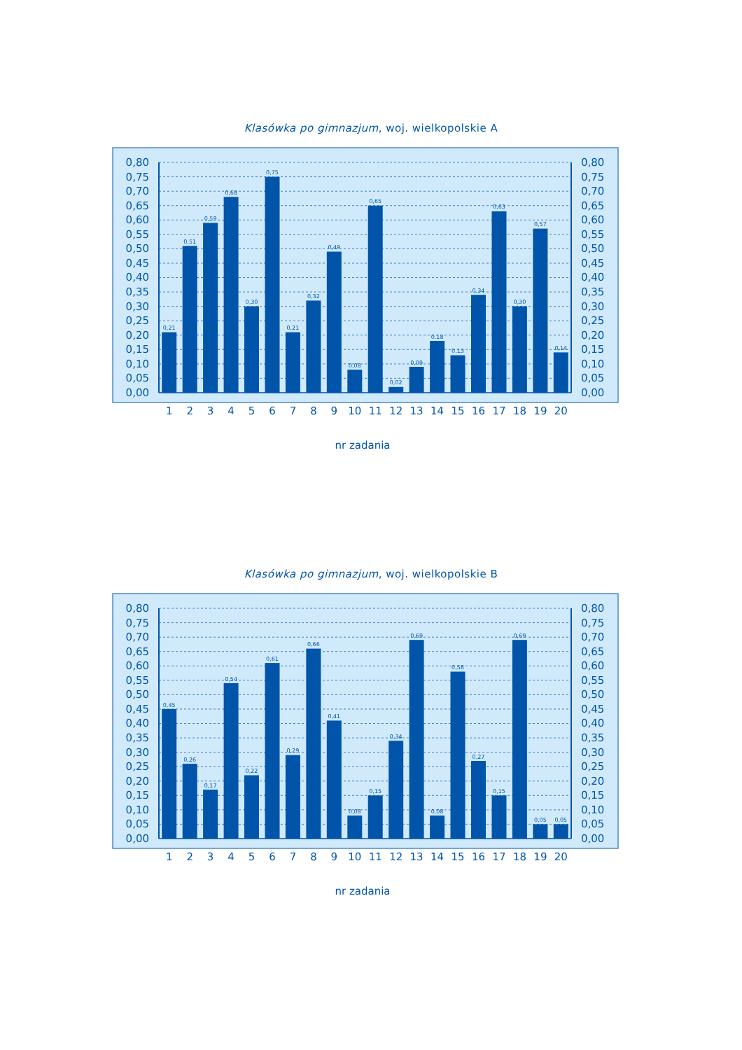Klasówka po gimnazjum, woj. wielkopolskie A
0,21
0,51
0,59
0,68
0,30
0,75
0,21
0,32
0,49
0,08
0,65
0,02
0,09
0,18
0,13
0,34
0,63
0,30
0,57
0,14
0,00
0,05
0,10
0,15
0,20
0,25
0,30
0,35
0,40
0,45
0,50
0,55
0,60
0,65
0,70
0,75
0,80
0,00
0,05
0,10
0,15
0,20
0,25
0,30
0,35
0,40
0,45
0,50
0,55
0,60
0,65
0,70
0,75
0,80
1
2
3
4
5
6
7
8
9
10
11
12
13
14
15
16
17
18
19
20
nr zadania
Klasówka po gimnazjum, woj. wielkopolskie B
0,45
0,26
0,17
0,54
0,22
0,61
0,29
0,66
0,41
0,08
0,15
0,34
0,69
0,08
0,58
0,27
0,15
0,69
0,05
0,05
0,00
0,05
0,10
0,15
0,20
0,25
0,30
0,35
0,40
0,45
0,50
0,55
0,60
0,65
0,70
0,75
0,80
0,00
0,05
0,10
0,15
0,20
0,25
0,30
0,35
0,40
0,45
0,50
0,55
0,60
0,65
0,70
0,75
0,80
1
2
3
4
5
6
7
8
9
10
11
12
13
14
15
16
17
18
19
20
nr zadania